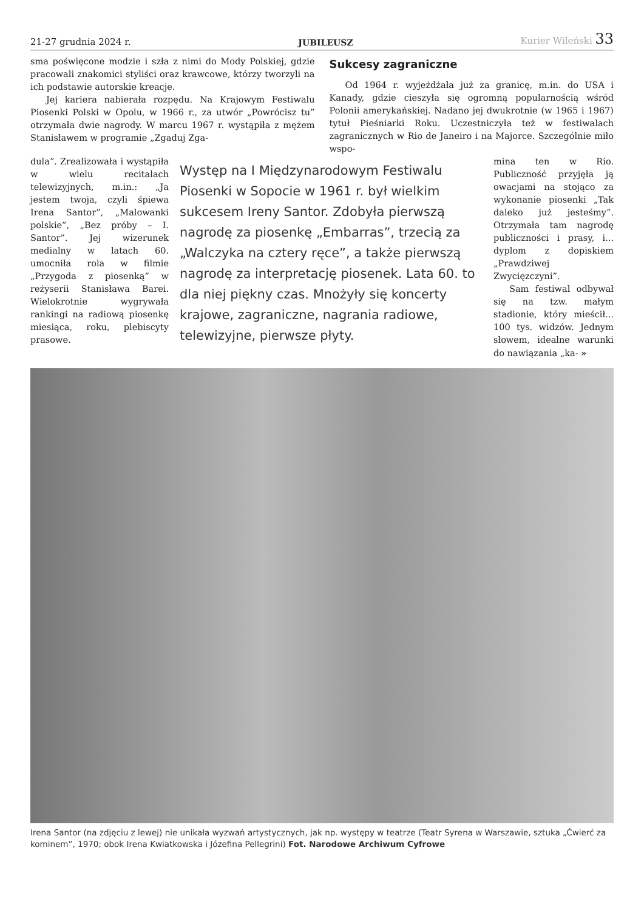21-27 grudnia 2024 r. JUBILEUSZ Kurier Wileński 33
sma poświęcone modzie i szła z nimi do Mody Polskiej, gdzie pracowali znakomici styliści oraz krawcowe, którzy tworzyli na ich podstawie autorskie kreacje.
Jej kariera nabierała rozpędu. Na Krajowym Festiwalu Piosenki Polski w Opolu, w 1966 r., za utwór „Powrócisz tu” otrzymała dwie nagrody. W marcu 1967 r. wystąpiła z mężem Stanisławem w programie „Zgaduj Zga-
Sukcesy zagraniczne
Od 1964 r. wyjeżdżała już za granicę, m.in. do USA i Kanady, gdzie cieszyła się ogromną popularnością wśród Polonii amerykańskiej. Nadano jej dwukrotnie (w 1965 i 1967) tytuł Pieśniarki Roku. Uczestniczyła też w festiwalach zagranicznych w Rio de Janeiro i na Majorce. Szczególnie miło wspo-
dula”. Zrealizowała i wystąpiła w wielu recitalach telewizyjnych, m.in.: „Ja jestem twoja, czyli śpiewa Irena Santor”, „Malowanki polskie”, „Bez próby – I. Santor”. Jej wizerunek medialny w latach 60. umocniła rola w filmie „Przygoda z piosenką” w reżyserii Stanisława Barei. Wielokrotnie wygrywała rankingi na radiową piosenkę miesiąca, roku, plebiscyty prasowe.
Występ na I Międzynarodowym Festiwalu Piosenki w Sopocie w 1961 r. był wielkim sukcesem Ireny Santor. Zdobyła pierwszą nagrodę za piosenkę „Embarras”, trzecią za „Walczyka na cztery ręce”, a także pierwszą nagrodę za interpretację piosenek. Lata 60. to dla niej piękny czas. Mnożyły się koncerty krajowe, zagraniczne, nagrania radiowe, telewizyjne, pierwsze płyty.
mina ten w Rio. Publiczność przyjęła ją owacjami na stojąco za wykonanie piosenki „Tak daleko już jesteśmy”. Otrzymała tam nagrodę publiczności i prasy, i... dyplom z dopiskiem „Prawdziwej Zwycięzczyni”.
Sam festiwal odbywał się na tzw. małym stadionie, który mieścił... 100 tys. widzów. Jednym słowem, idealne warunki do nawiązania „ka- »
Irena Santor (na zdjęciu z lewej) nie unikała wyzwań artystycznych, jak np. występy w teatrze (Teatr Syrena w Warszawie, sztuka „Ćwierć za kominem”, 1970; obok Irena Kwiatkowska i Józefina Pellegrini) Fot. Narodowe Archiwum Cyfrowe